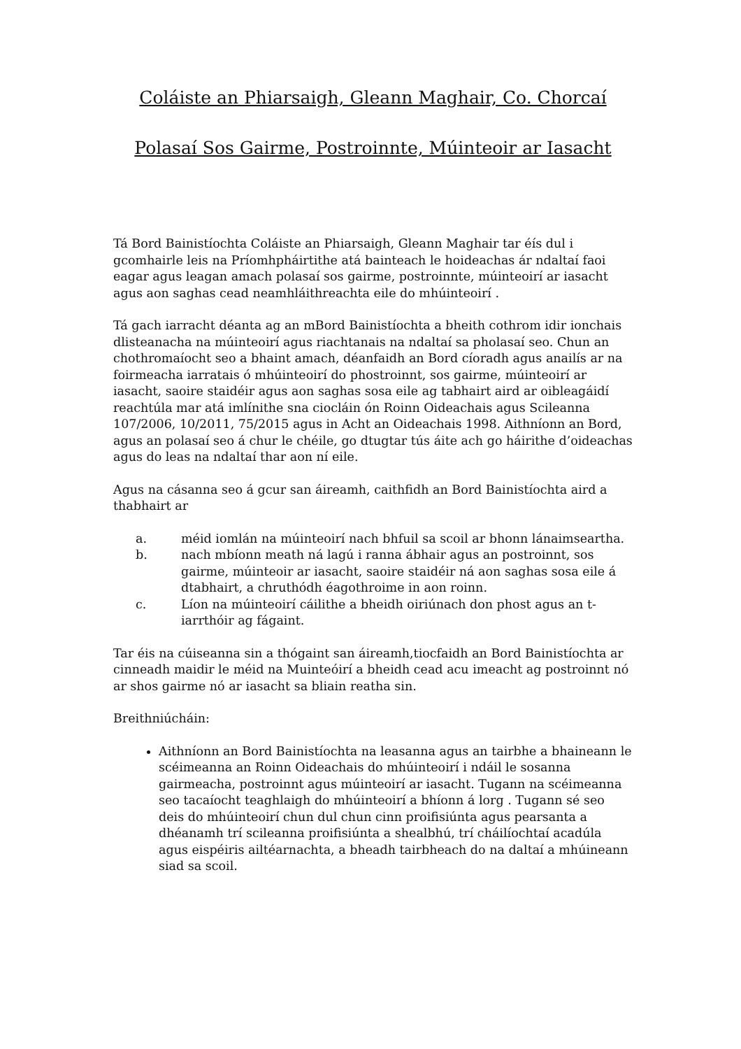Coláiste an Phiarsaigh, Gleann Maghair, Co. Chorcaí
Polasaí Sos Gairme, Postroinnte, Múinteoir ar Iasacht
Tá Bord Bainistíochta Coláiste an Phiarsaigh, Gleann Maghair tar éís dul i gcomhairle leis na Príomhpháirtithe atá bainteach le hoideachas ár ndaltaí faoi eagar agus leagan amach polasaí sos gairme, postroinnte, múinteoirí ar iasacht agus aon saghas cead neamhláithreachta eile do mhúinteoirí .
Tá gach iarracht déanta ag an mBord Bainistíochta a bheith cothrom idir ionchais dlisteanacha na múinteoirí agus riachtanais na ndaltaí sa pholasaí seo. Chun an chothromaíocht seo a bhaint amach, déanfaidh an Bord cíoradh agus anailís ar na foirmeacha iarratais ó mhúinteoirí do phostroinnt, sos gairme, múinteoirí ar iasacht, saoire staidéir agus aon saghas sosa eile ag tabhairt aird ar oibleagáidí reachtúla mar atá imlínithe sna ciocláin ón Roinn Oideachais agus Scileanna 107/2006, 10/2011, 75/2015 agus in Acht an Oideachais 1998. Aithníonn an Bord, agus an polasaí seo á chur le chéile, go dtugtar tús áite ach go háirithe d’oideachas agus do leas na ndaltaí thar aon ní eile.
Agus na cásanna seo á gcur san áireamh, caithfidh an Bord Bainistíochta aird a thabhairt ar
a. méid iomlán na múinteoirí nach bhfuil sa scoil ar bhonn lánaimseartha.
b. nach mbíonn meath ná lagú i ranna ábhair agus an postroinnt, sos gairme, múinteoir ar iasacht, saoire staidéir ná aon saghas sosa eile á dtabhairt, a chruthódh éagothroime in aon roinn.
c. Líon na múinteoirí cáilithe a bheidh oiriúnach don phost agus an t-iarrthóir ag fágaint.
Tar éis na cúiseanna sin a thógaint san áireamh,tiocfaidh an Bord Bainistíochta ar cinneadh maidir le méid na Muinteóirí a bheidh cead acu imeacht ag postroinnt nó ar shos gairme nó ar iasacht sa bliain reatha sin.
Breithniúcháin:
Aithníonn an Bord Bainistíochta na leasanna agus an tairbhe a bhaineann le scéimeanna an Roinn Oideachais do mhúinteoirí i ndáil le sosanna gairmeacha, postroinnt agus múinteoirí ar iasacht. Tugann na scéimeanna seo tacaíocht teaghlaigh do mhúinteoirí a bhíonn á lorg . Tugann sé seo deis do mhúinteoirí chun dul chun cinn proifisiúnta agus pearsanta a dhéanamh trí scileanna proifisiúnta a shealbhú, trí cháilíochtaí acadúla agus eispéiris ailtéarnachta, a bheadh tairbheach do na daltaí a mhúineann siad sa scoil.